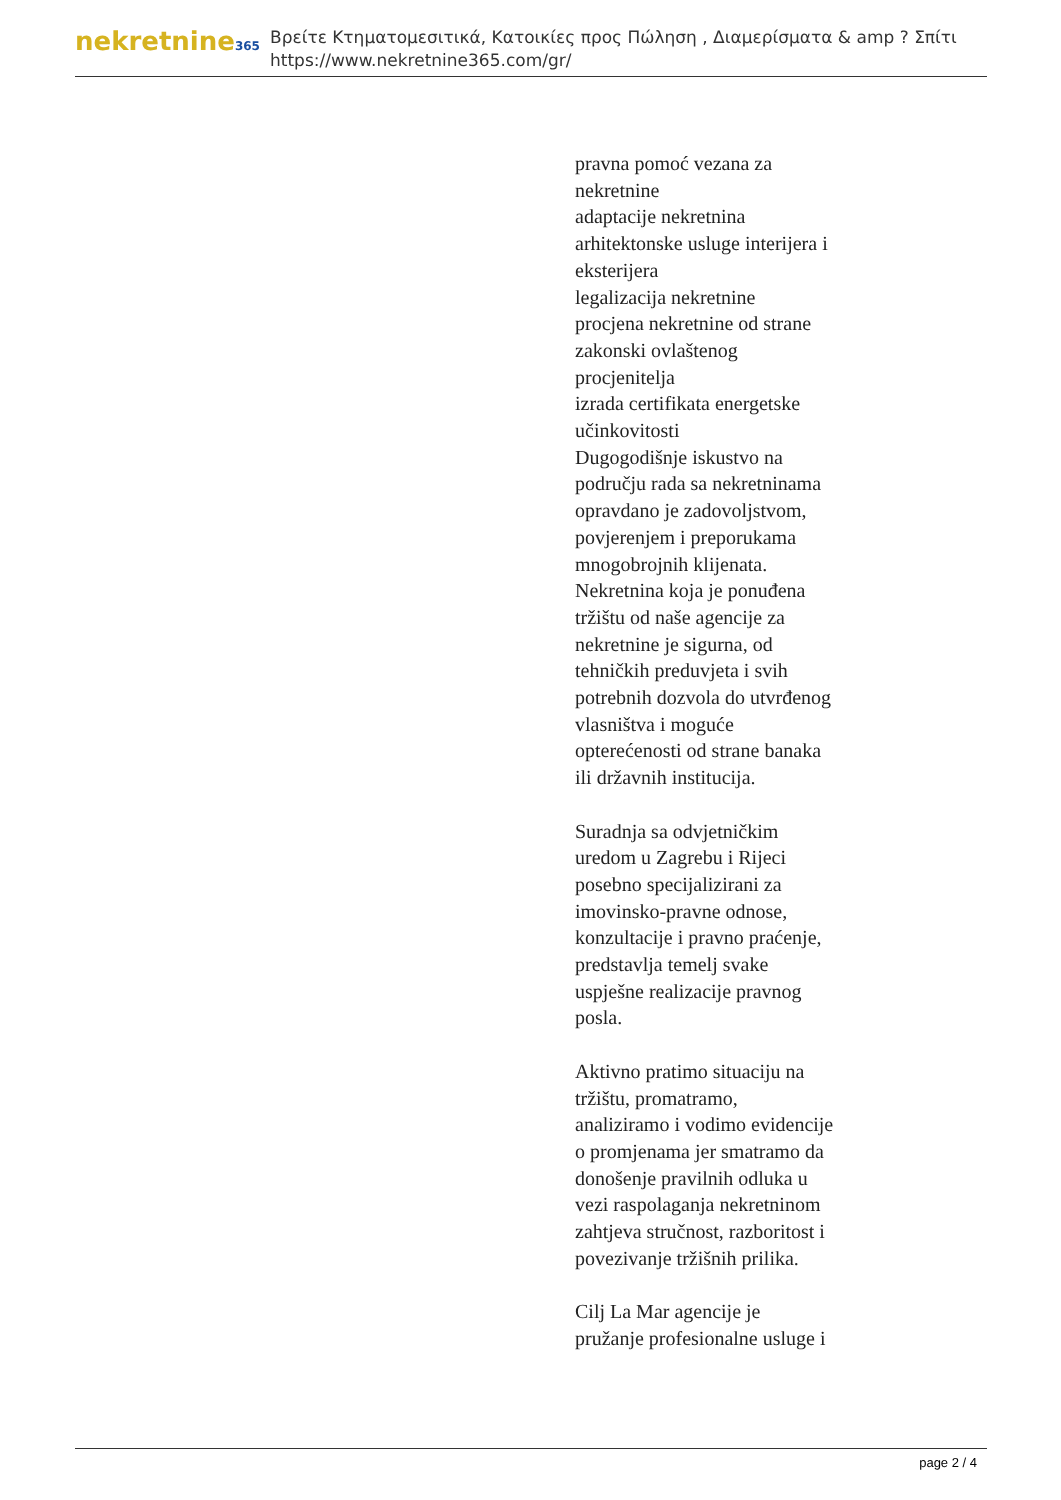nekretnine365
Βρείτε Κτηματομεσιτικά, Κατοικίες προς Πώληση , Διαμερίσματα & amp ? Σπίτι
https://www.nekretnine365.com/gr/
pravna pomoć vezana za
nekretnine
adaptacije nekretnina
arhitektonske usluge interijera i
eksterijera
legalizacija nekretnine
procjena nekretnine od strane
zakonski ovlaštenog
procjenitelja
izrada certifikata energetske
učinkovitosti
Dugogodišnje iskustvo na
području rada sa nekretninama
opravdano je zadovoljstvom,
povjerenjem i preporukama
mnogobrojnih klijenata.
Nekretnina koja je ponuđena
tržištu od naše agencije za
nekretnine je sigurna, od
tehničkih preduvjeta i svih
potrebnih dozvola do utvrđenog
vlasništva i moguće
opterećenosti od strane banaka
ili državnih institucija.
Suradnja sa odvjetničkim
uredom u Zagrebu i Rijeci
posebno specijalizirani za
imovinsko-pravne odnose,
konzultacije i pravno praćenje,
predstavlja temelj svake
uspješne realizacije pravnog
posla.
Aktivno pratimo situaciju na
tržištu, promatramo,
analiziramo i vodimo evidencije
o promjenama jer smatramo da
donošenje pravilnih odluka u
vezi raspolaganja nekretninom
zahtjeva stručnost, razboritost i
povezivanje tržišnih prilika.
Cilj La Mar agencije je
pružanje profesionalne usluge i
page 2 / 4